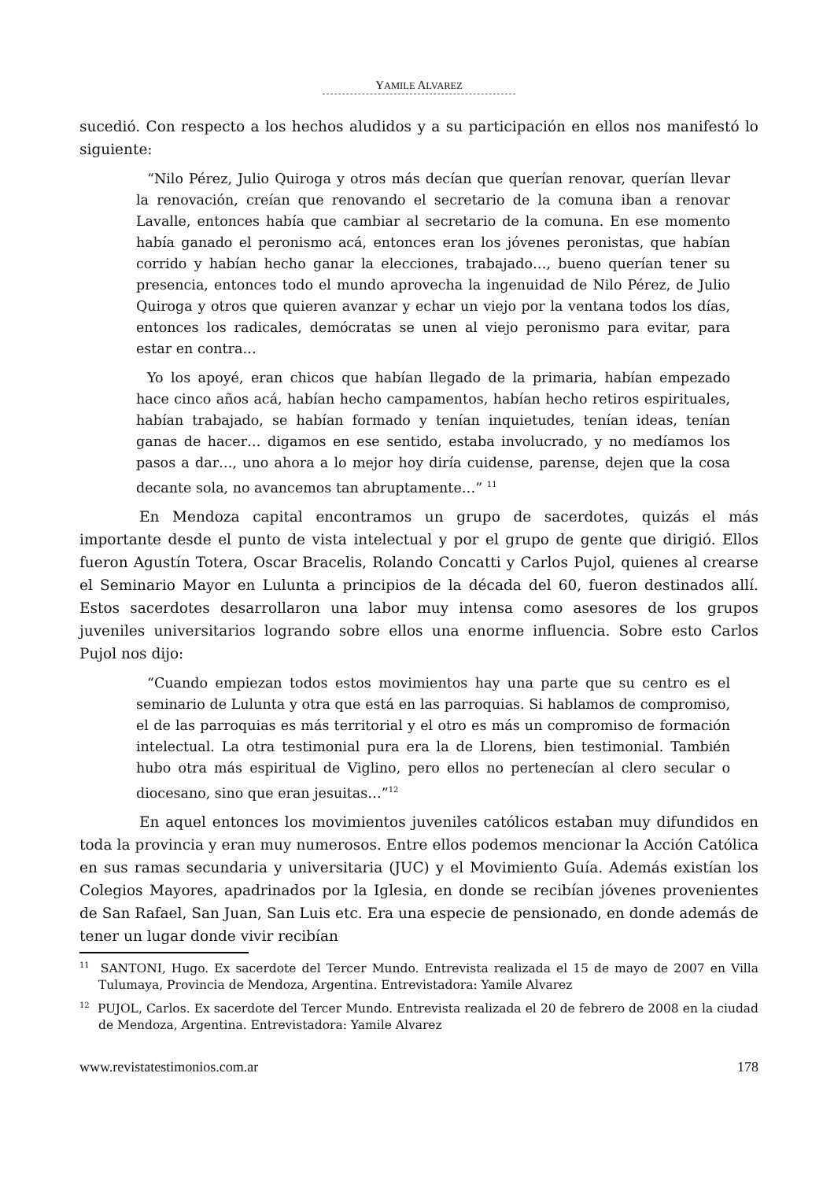YAMILE ALVAREZ
sucedió. Con respecto a los hechos aludidos y a su participación en ellos nos manifestó lo siguiente:
“Nilo Pérez, Julio Quiroga y otros más decían que querían renovar, querían llevar la renovación, creían que renovando el secretario de la comuna iban a renovar Lavalle, entonces había que cambiar al secretario de la comuna. En ese momento había ganado el peronismo acá, entonces eran los jóvenes peronistas, que habían corrido y habían hecho ganar la elecciones, trabajado…, bueno querían tener su presencia, entonces todo el mundo aprovecha la ingenuidad de Nilo Pérez, de Julio Quiroga y otros que quieren avanzar y echar un viejo por la ventana todos los días, entonces los radicales, demócratas se unen al viejo peronismo para evitar, para estar en contra…
Yo los apoyé, eran chicos que habían llegado de la primaria, habían empezado hace cinco años acá, habían hecho campamentos, habían hecho retiros espirituales, habían trabajado, se habían formado y tenían inquietudes, tenían ideas, tenían ganas de hacer… digamos en ese sentido, estaba involucrado, y no medíamos los pasos a dar…, uno ahora a lo mejor hoy diría cuidense, parense, dejen que la cosa decante sola, no avancemos tan abruptamente…” <sup>11</sup>
En Mendoza capital encontramos un grupo de sacerdotes, quizás el más importante desde el punto de vista intelectual y por el grupo de gente que dirigió. Ellos fueron Agustín Totera, Oscar Bracelis, Rolando Concatti y Carlos Pujol, quienes al crearse el Seminario Mayor en Lulunta a principios de la década del 60, fueron destinados allí. Estos sacerdotes desarrollaron una labor muy intensa como asesores de los grupos juveniles universitarios logrando sobre ellos una enorme influencia. Sobre esto Carlos Pujol nos dijo:
“Cuando empiezan todos estos movimientos hay una parte que su centro es el seminario de Lulunta y otra que está en las parroquias. Si hablamos de compromiso, el de las parroquias es más territorial y el otro es más un compromiso de formación intelectual. La otra testimonial pura era la de Llorens, bien testimonial. También hubo otra más espiritual de Viglino, pero ellos no pertenecían al clero secular o diocesano, sino que eran jesuitas…”<sup>12</sup>
En aquel entonces los movimientos juveniles católicos estaban muy difundidos en toda la provincia y eran muy numerosos. Entre ellos podemos mencionar la Acción Católica en sus ramas secundaria y universitaria (JUC) y el Movimiento Guía. Además existían los Colegios Mayores, apadrinados por la Iglesia, en donde se recibían jóvenes provenientes de San Rafael, San Juan, San Luis etc. Era una especie de pensionado, en donde además de tener un lugar donde vivir recibían
<sup>11</sup> SANTONI, Hugo. Ex sacerdote del Tercer Mundo. Entrevista realizada el 15 de mayo de 2007 en Villa Tulumaya, Provincia de Mendoza, Argentina. Entrevistadora: Yamile Alvarez
<sup>12</sup> PUJOL, Carlos. Ex sacerdote del Tercer Mundo. Entrevista realizada el 20 de febrero de 2008 en la ciudad de Mendoza, Argentina. Entrevistadora: Yamile Alvarez
www.revistatestimonios.com.ar 178